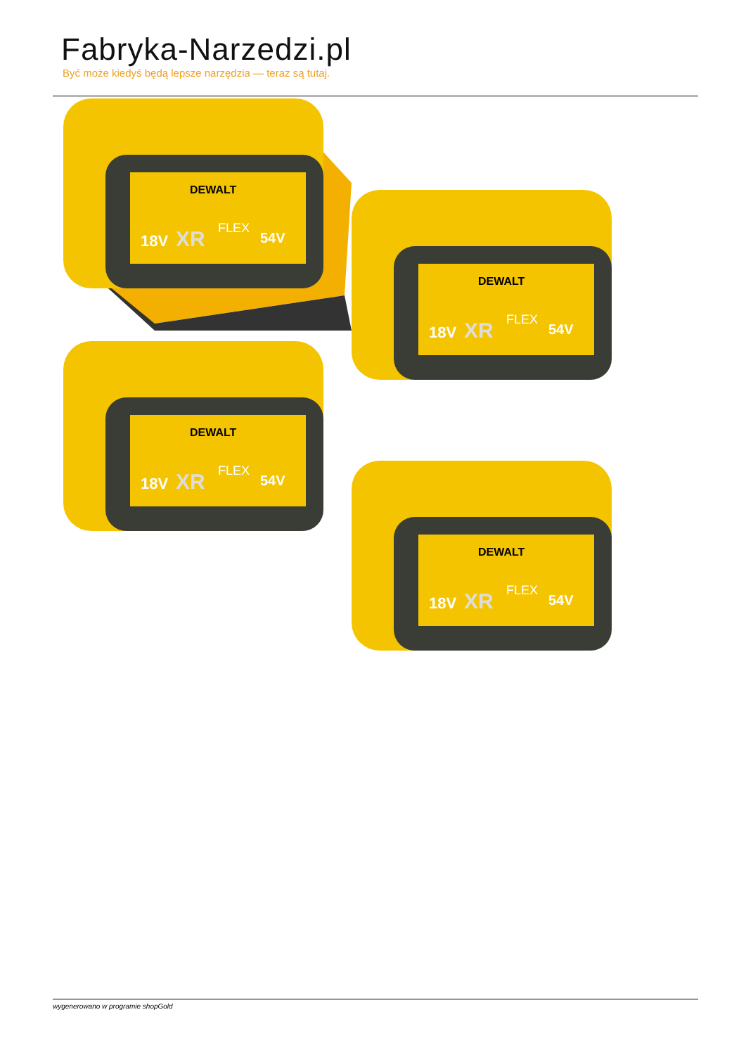Fabryka-Narzedzi.pl
Być może kiedyś będą lepsze narzędzia — teraz są tutaj.
DEWALT
18V
XR
FLEX
54V
wygenerowano w programie shopGold